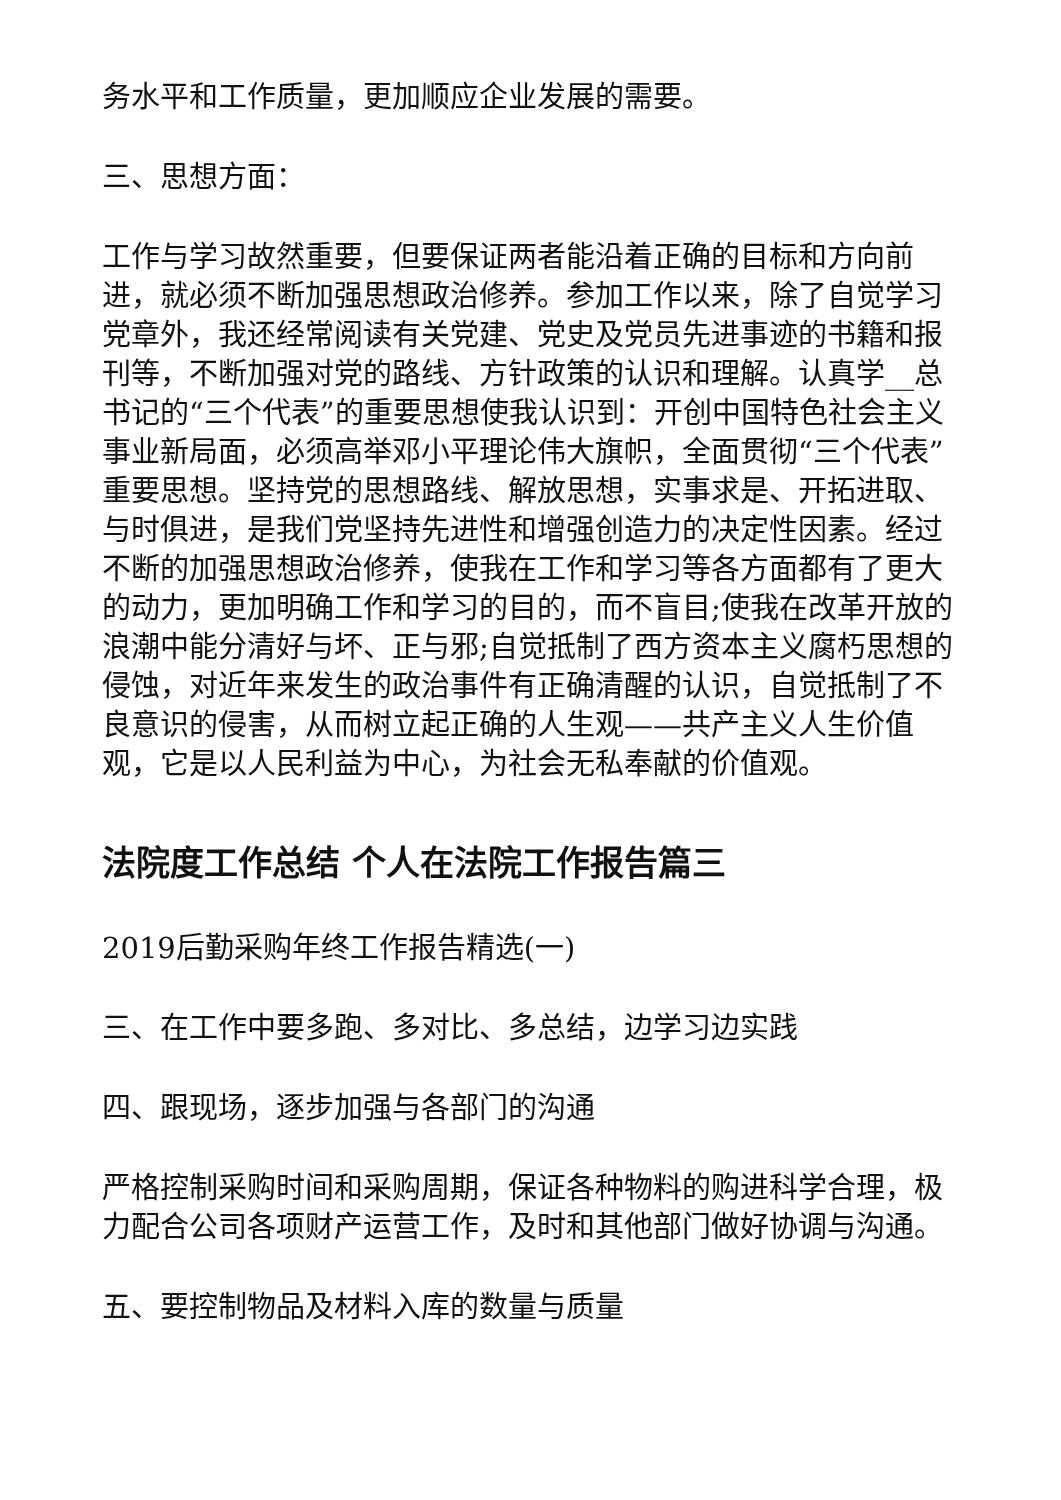务水平和工作质量，更加顺应企业发展的需要。
三、思想方面：
工作与学习故然重要，但要保证两者能沿着正确的目标和方向前进，就必须不断加强思想政治修养。参加工作以来，除了自觉学习党章外，我还经常阅读有关党建、党史及党员先进事迹的书籍和报刊等，不断加强对党的路线、方针政策的认识和理解。认真学__总书记的“三个代表”的重要思想使我认识到：开创中国特色社会主义事业新局面，必须高举邓小平理论伟大旗帜，全面贯彻“三个代表”重要思想。坚持党的思想路线、解放思想，实事求是、开拓进取、与时俱进，是我们党坚持先进性和增强创造力的决定性因素。经过不断的加强思想政治修养，使我在工作和学习等各方面都有了更大的动力，更加明确工作和学习的目的，而不盲目;使我在改革开放的浪潮中能分清好与坏、正与邪;自觉抵制了西方资本主义腐朽思想的侵蚀，对近年来发生的政治事件有正确清醒的认识，自觉抵制了不良意识的侵害，从而树立起正确的人生观——共产主义人生价值观，它是以人民利益为中心，为社会无私奉献的价值观。
法院度工作总结 个人在法院工作报告篇三
2019后勤采购年终工作报告精选(一)
三、在工作中要多跑、多对比、多总结，边学习边实践
四、跟现场，逐步加强与各部门的沟通
严格控制采购时间和采购周期，保证各种物料的购进科学合理，极力配合公司各项财产运营工作，及时和其他部门做好协调与沟通。
五、要控制物品及材料入库的数量与质量